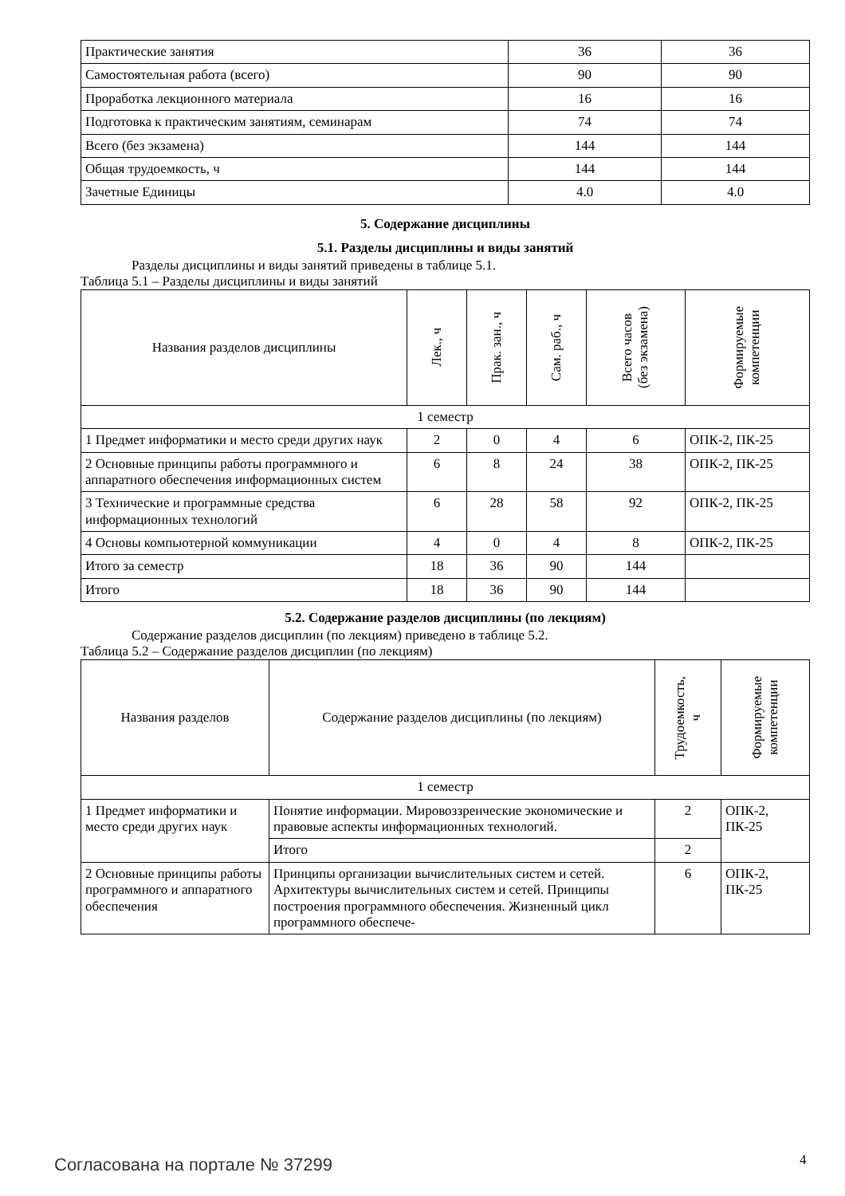| Практические занятия | 36 | 36 |
| Самостоятельная работа (всего) | 90 | 90 |
| Проработка лекционного материала | 16 | 16 |
| Подготовка к практическим занятиям, семинарам | 74 | 74 |
| Всего (без экзамена) | 144 | 144 |
| Общая трудоемкость, ч | 144 | 144 |
| Зачетные Единицы | 4.0 | 4.0 |
5. Содержание дисциплины
5.1. Разделы дисциплины и виды занятий
Разделы дисциплины и виды занятий приведены в таблице 5.1.
Таблица 5.1 – Разделы дисциплины и виды занятий
| Названия разделов дисциплины | Лек., ч | Прак. зан., ч | Сам. раб., ч | Всего часов (без экзамена) | Формируемые компетенции |
| --- | --- | --- | --- | --- | --- |
| 1 семестр | | | | | |
| 1 Предмет информатики и место среди других наук | 2 | 0 | 4 | 6 | ОПК-2, ПК-25 |
| 2 Основные принципы работы программного и аппаратного обеспечения информационных систем | 6 | 8 | 24 | 38 | ОПК-2, ПК-25 |
| 3 Технические и программные средства информационных технологий | 6 | 28 | 58 | 92 | ОПК-2, ПК-25 |
| 4 Основы компьютерной коммуникации | 4 | 0 | 4 | 8 | ОПК-2, ПК-25 |
| Итого за семестр | 18 | 36 | 90 | 144 | |
| Итого | 18 | 36 | 90 | 144 | |
5.2. Содержание разделов дисциплины (по лекциям)
Содержание разделов дисциплин (по лекциям) приведено в таблице 5.2.
Таблица 5.2 – Содержание разделов дисциплин (по лекциям)
| Названия разделов | Содержание разделов дисциплины (по лекциям) | Трудоемкость, ч | Формируемые компетенции |
| --- | --- | --- | --- |
| 1 семестр | | | |
| 1 Предмет информатики и место среди других наук | Понятие информации. Мировоззренческие экономические и правовые аспекты информационных технологий. | 2 | ОПК-2, ПК-25 |
| | Итого | 2 | |
| 2 Основные принципы работы программного и аппаратного обеспечения | Принципы организации вычислительных систем и сетей. Архитектуры вычислительных систем и сетей. Принципы построения программного обеспечения. Жизненный цикл программного обеспече- | 6 | ОПК-2, ПК-25 |
Согласована на портале № 37299 4